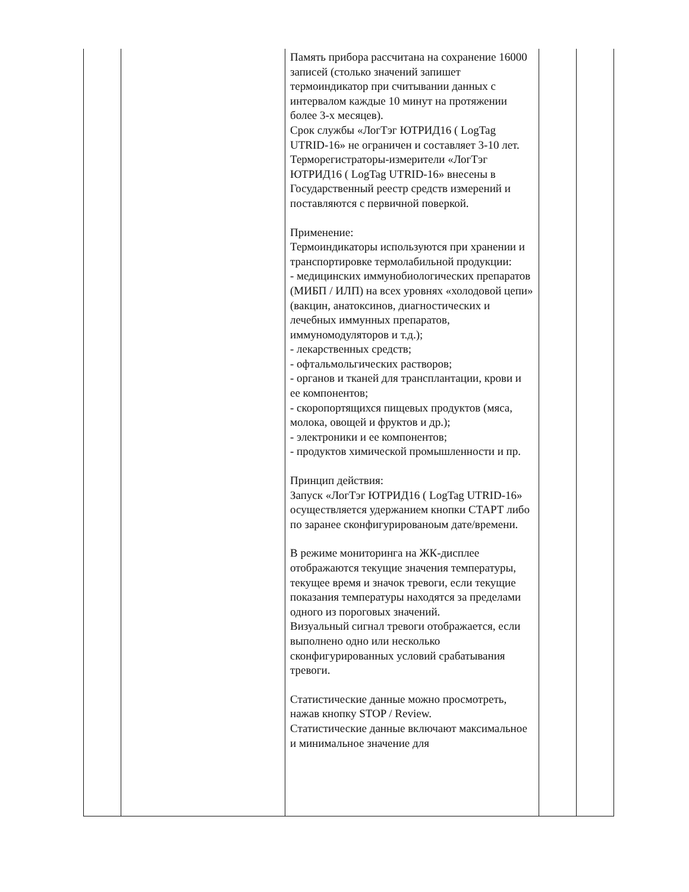| | | Память прибора рассчитана на сохранение 16000 записей (столько значений запишет термоиндикатор при считывании данных с интервалом каждые 10 минут на протяжении более 3-х месяцев). Срок службы «ЛогТэг ЮТРИД16 ( LogTag UTRID-16» не ограничен и составляет 3-10 лет. Терморегистраторы-измерители «ЛогТэг ЮТРИД16 ( LogTag UTRID-16» внесены в Государственный реестр средств измерений и поставляются с первичной поверкой. Применение: Термоиндикаторы используются при хранении и транспортировке термолабильной продукции: - медицинских иммунобиологических препаратов (МИБП / ИЛП) на всех уровнях «холодовой цепи» (вакцин, анатоксинов, диагностических и лечебных иммунных препаратов, иммуномодуляторов и т.д.); - лекарственных средств; - офтальмольгических растворов; - органов и тканей для трансплантации, крови и ее компонентов; - скоропортящихся пищевых продуктов (мяса, молока, овощей и фруктов и др.); - электроники и ее компонентов; - продуктов химической промышленности и пр. Принцип действия: Запуск «ЛогТэг ЮТРИД16 ( LogTag UTRID-16» осуществляется удержанием кнопки СТАРТ либо по заранее сконфигурированоым дате/времени. В режиме мониторинга на ЖК-дисплее отображаются текущие значения температуры, текущее время и значок тревоги, если текущие показания температуры находятся за пределами одного из пороговых значений. Визуальный сигнал тревоги отображается, если выполнено одно или несколько сконфигурированных условий срабатывания тревоги. Статистические данные можно просмотреть, нажав кнопку STOP / Review. Статистические данные включают максимальное и минимальное значение для | | |